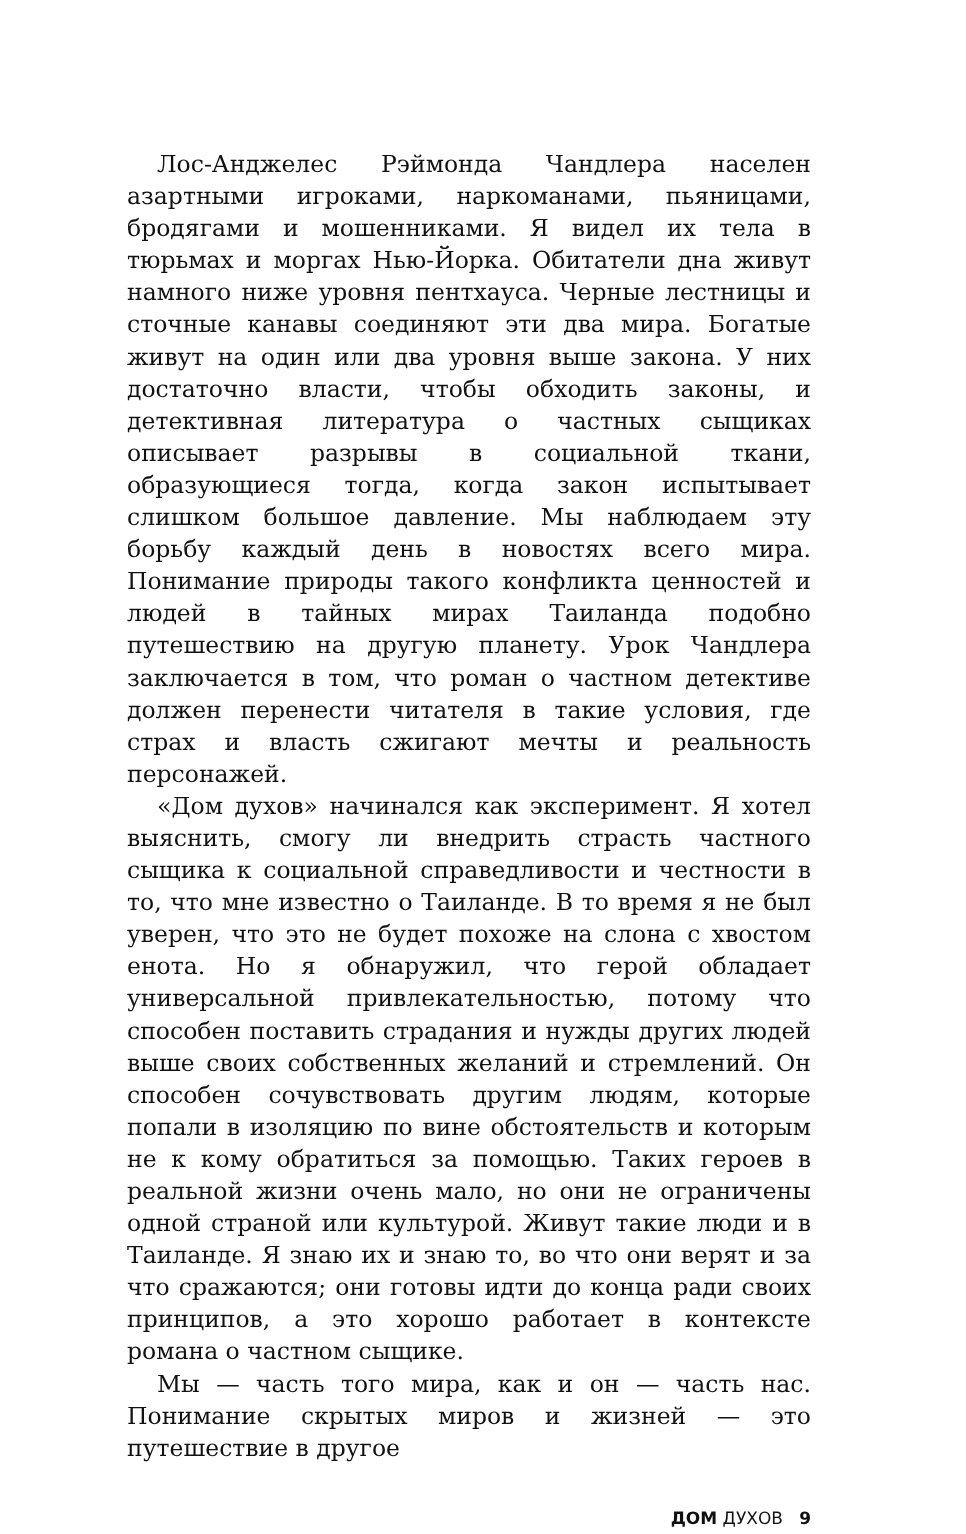Лос-Анджелес Рэймонда Чандлера населен азартными игроками, наркоманами, пьяницами, бродягами и мошенниками. Я видел их тела в тюрьмах и моргах Нью-Йорка. Обитатели дна живут намного ниже уровня пентхауса. Черные лестницы и сточные канавы соединяют эти два мира. Богатые живут на один или два уровня выше закона. У них достаточно власти, чтобы обходить законы, и детективная литература о частных сыщиках описывает разрывы в социальной ткани, образующиеся тогда, когда закон испытывает слишком большое давление. Мы наблюдаем эту борьбу каждый день в новостях всего мира. Понимание природы такого конфликта ценностей и людей в тайных мирах Таиланда подобно путешествию на другую планету. Урок Чандлера заключается в том, что роман о частном детективе должен перенести читателя в такие условия, где страх и власть сжигают мечты и реальность персонажей.
«Дом духов» начинался как эксперимент. Я хотел выяснить, смогу ли внедрить страсть частного сыщика к социальной справедливости и честности в то, что мне известно о Таиланде. В то время я не был уверен, что это не будет похоже на слона с хвостом енота. Но я обнаружил, что герой обладает универсальной привлекательностью, потому что способен поставить страдания и нужды других людей выше своих собственных желаний и стремлений. Он способен сочувствовать другим людям, которые попали в изоляцию по вине обстоятельств и которым не к кому обратиться за помощью. Таких героев в реальной жизни очень мало, но они не ограничены одной страной или культурой. Живут такие люди и в Таиланде. Я знаю их и знаю то, во что они верят и за что сражаются; они готовы идти до конца ради своих принципов, а это хорошо работает в контексте романа о частном сыщике.
Мы — часть того мира, как и он — часть нас. Понимание скрытых миров и жизней — это путешествие в другое
ДОМ ДУХОВ 9